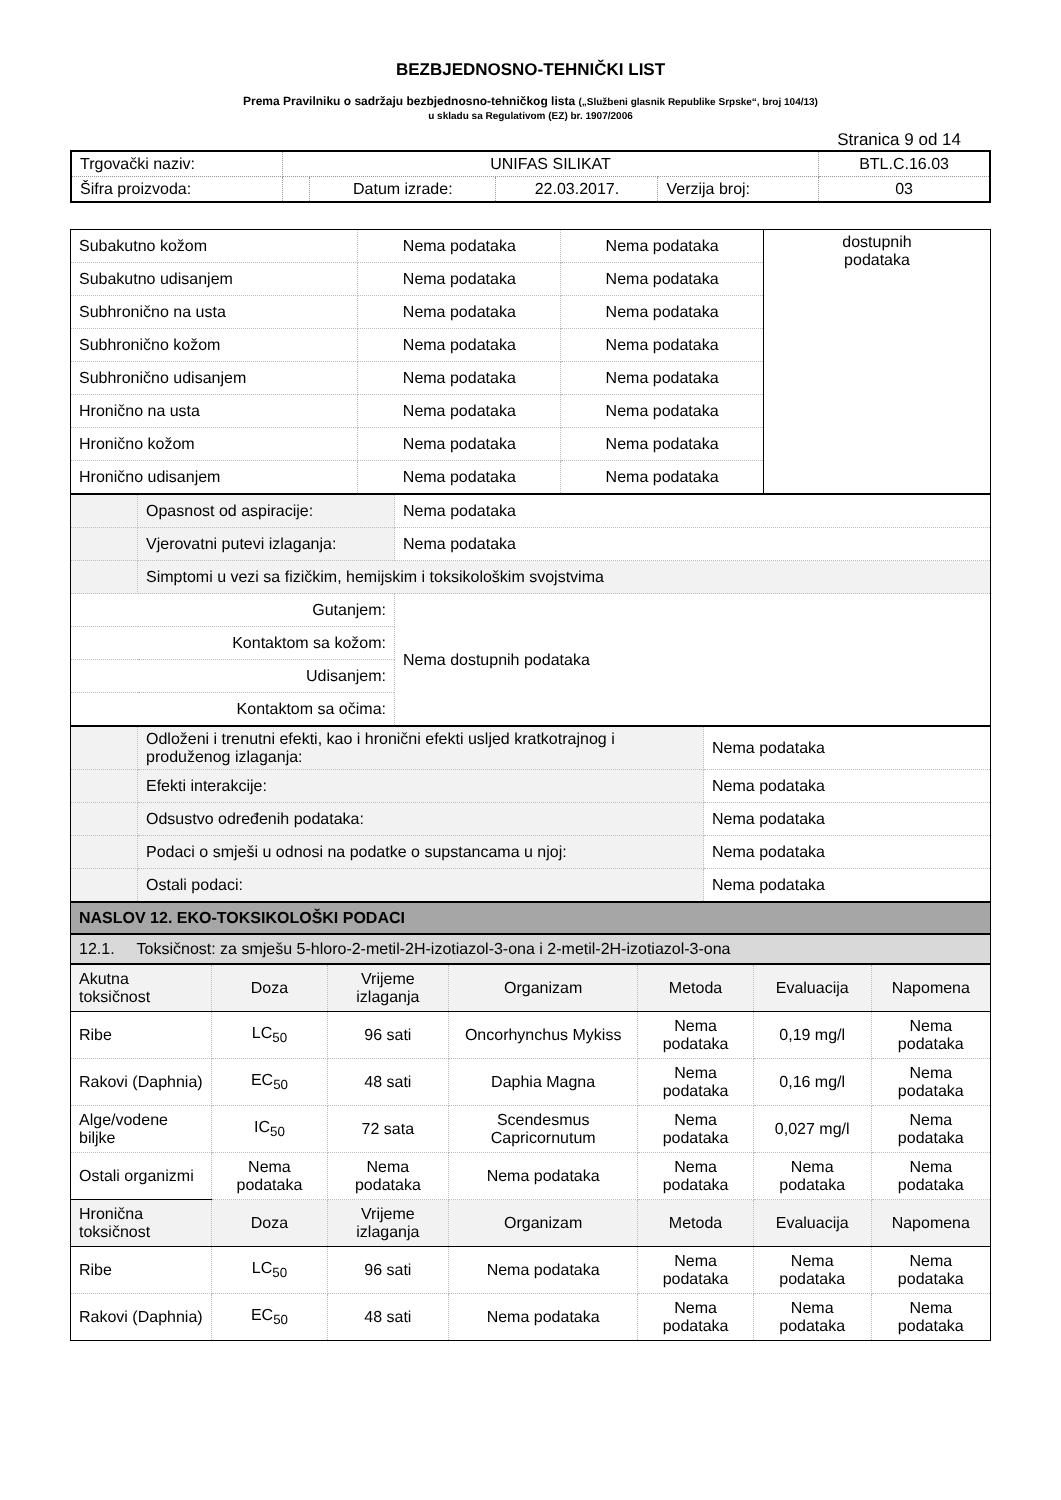BEZBJEDNOSNO-TEHNIČKI LIST
Prema Pravilniku o sadržaju bezbjednosno-tehničkog lista („Službeni glasnik Republike Srpske“, broj 104/13)
u skladu sa Regulativom (EZ) br. 1907/2006
Stranica 9 od 14
| Trgovački naziv: | UNIFAS SILIKAT | | | | BTL.C.16.03 |
| Šifra proizvoda: | | Datum izrade: | 22.03.2017. | Verzija broj: | 03 |
| Subakutno kožom | Nema podataka | Nema podataka | dostupnih podataka |
| Subakutno udisanjem | Nema podataka | Nema podataka | |
| Subhronično na usta | Nema podataka | Nema podataka | |
| Subhronično kožom | Nema podataka | Nema podataka | |
| Subhronično udisanjem | Nema podataka | Nema podataka | |
| Hronično na usta | Nema podataka | Nema podataka | |
| Hronično kožom | Nema podataka | Nema podataka | |
| Hronično udisanjem | Nema podataka | Nema podataka | |
| | Opasnost od aspiracije: | Nema podataka |
| | Vjerovatni putevi izlaganja: | Nema podataka |
| | Simptomi u vezi sa fizičkim, hemijskim i toksikološkim svojstvima | |
| Gutanjem: | | Nema dostupnih podataka |
| Kontaktom sa kožom: | | |
| Udisanjem: | | |
| Kontaktom sa očima: | | |
| | Odloženi i trenutni efekti, kao i hronični efekti usljed kratkotrajnog i produženog izlaganja: | Nema podataka |
| | Efekti interakcije: | Nema podataka |
| | Odsustvo određenih podataka: | Nema podataka |
| | Podaci o smješi u odnosi na podatke o supstancama u njoj: | Nema podataka |
| | Ostali podaci: | Nema podataka |
NASLOV 12. EKO-TOKSIKOLOŠKI PODACI
12.1. Toksičnost: za smješu 5-hloro-2-metil-2H-izotiazol-3-ona i 2-metil-2H-izotiazol-3-ona
| Akutna toksičnost | Doza | Vrijeme izlaganja | Organizam | Metoda | Evaluacija | Napomena |
| Ribe | LC<sub>50</sub> | 96 sati | Oncorhynchus Mykiss | Nema podataka | 0,19 mg/l | Nema podataka |
| Rakovi (Daphnia) | EC<sub>50</sub> | 48 sati | Daphia Magna | Nema podataka | 0,16 mg/l | Nema podataka |
| Alge/vodene biljke | IC<sub>50</sub> | 72 sata | Scendesmus Capricornutum | Nema podataka | 0,027 mg/l | Nema podataka |
| Ostali organizmi | Nema podataka | Nema podataka | Nema podataka | Nema podataka | Nema podataka | Nema podataka |
| Hronična toksičnost | Doza | Vrijeme izlaganja | Organizam | Metoda | Evaluacija | Napomena |
| Ribe | LC<sub>50</sub> | 96 sati | Nema podataka | Nema podataka | Nema podataka | Nema podataka |
| Rakovi (Daphnia) | EC<sub>50</sub> | 48 sati | Nema podataka | Nema podataka | Nema podataka | Nema podataka |